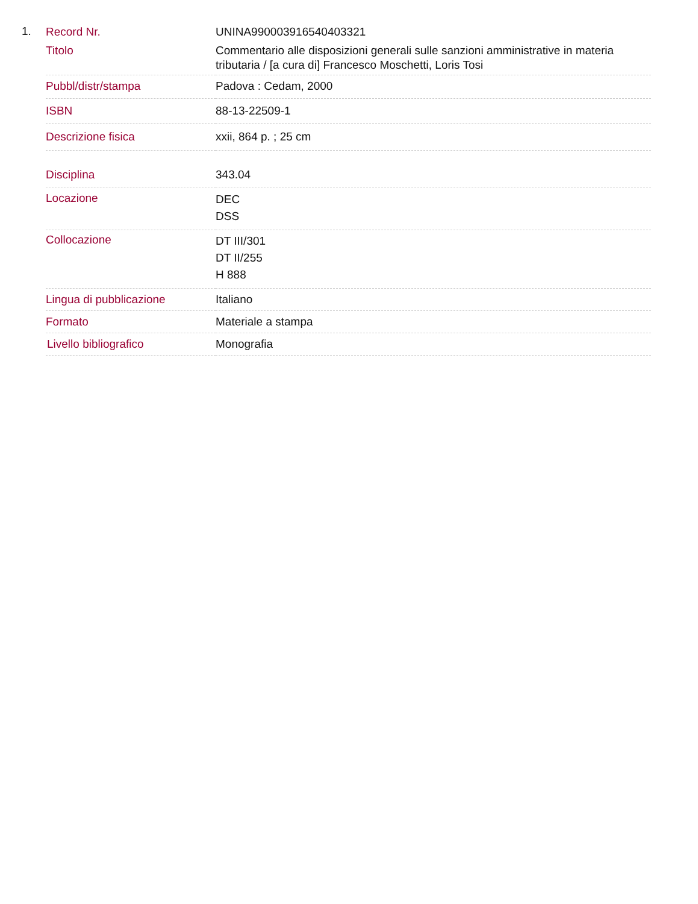1.
| Record Nr. | UNINA990003916540403321 |
| Titolo | Commentario alle disposizioni generali sulle sanzioni amministrative in materia tributaria / [a cura di] Francesco Moschetti, Loris Tosi |
| Pubbl/distr/stampa | Padova : Cedam, 2000 |
| ISBN | 88-13-22509-1 |
| Descrizione fisica | xxii, 864 p. ; 25 cm |
| Disciplina | 343.04 |
| Locazione | DEC DSS |
| Collocazione | DT III/301 DT II/255 H 888 |
| Lingua di pubblicazione | Italiano |
| Formato | Materiale a stampa |
| Livello bibliografico | Monografia |